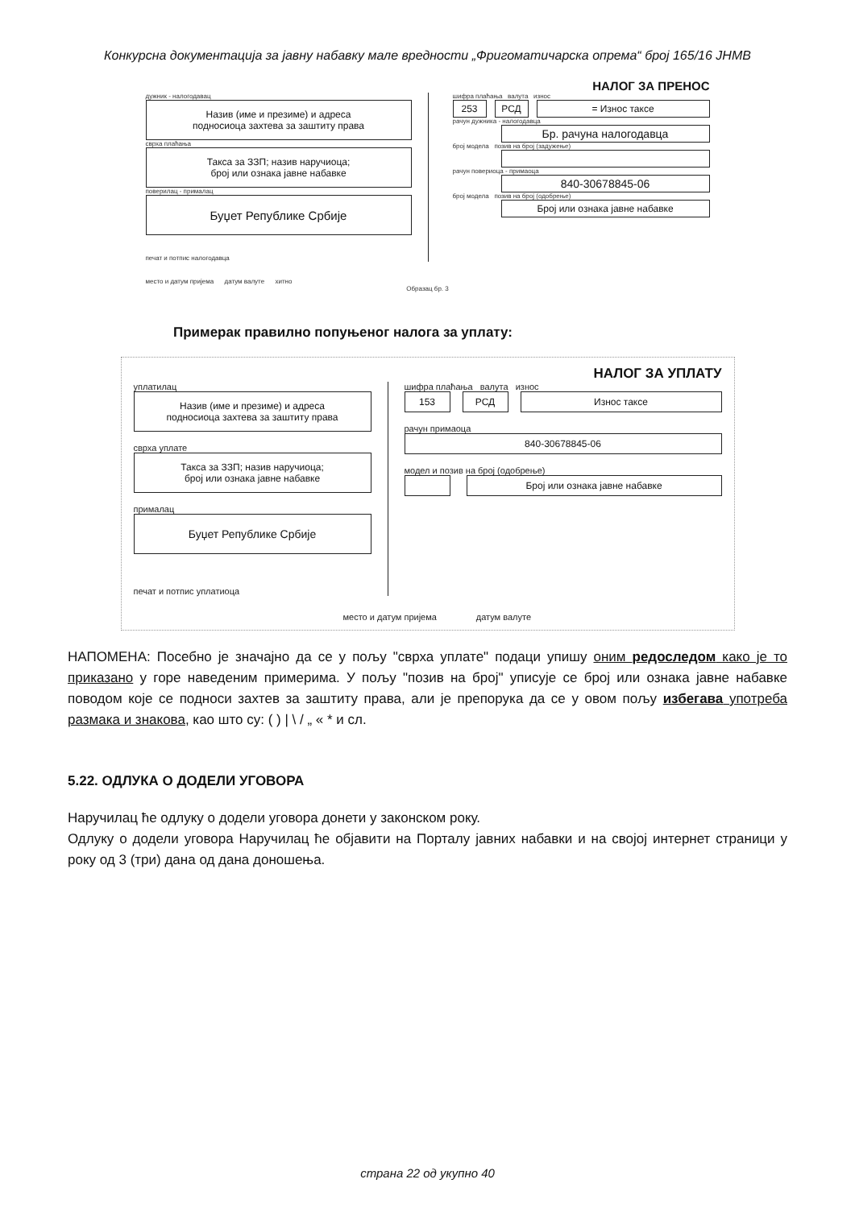Конкурсна документација за јавну набавку мале вредности „Фригоматичарска опрема“ број 165/16 ЈНМВ
НАЛОГ ЗА ПРЕНОС
дужник - налогодавац
Назив (име и презиме) и адреса
подносиоца захтева за заштиту права
сврха плаћања
Такса за ЗЗП; назив наручиоца;
број или ознака јавне набавке
поверилац - прималац
Буџет Републике Србије
печат и потпис налогодавца
шифра плаћања валута износ
253 РСД = Износ таксе
рачун дужника - налогодавца
Бр. рачуна налогодавца
број модела позив на број (задужење)
рачун повериоца - примаоца
840-30678845-06
број модела позив на број (одобрење)
Број или ознака јавне набавке
место и датум пријема датум валуте хитно
Образац бр. 3
Примерак правилно попуњеног налога за уплату:
НАЛОГ ЗА УПЛАТУ
уплатилац
Назив (име и презиме) и адреса
подносиоца захтева за заштиту права
сврха уплате
Такса за ЗЗП; назив наручиоца;
број или ознака јавне набавке
прималац
Буџет Републике Србије
печат и потпис уплатиоца
шифра плаћања валута износ
153 РСД Износ таксе
рачун примаоца
840-30678845-06
модел и позив на број (одобрење)
Број или ознака јавне набавке
место и датум пријема датум валуте
НАПОМЕНА: Посебно је значајно да се у пољу "сврха уплате" подаци упишу оним редоследом како је то приказано у горе наведеним примерима. У пољу "позив на број" уписује се број или ознака јавне набавке поводом које се подноси захтев за заштиту права, али је препорука да се у овом пољу избегава употреба размака и знакова, као што су: ( ) | \ / „ « * и сл.
5.22. ОДЛУКА О ДОДЕЛИ УГОВОРА
Наручилац ће одлуку о додели уговора донети у законском року.
Одлуку о додели уговора Наручилац ће објавити на Порталу јавних набавки и на својој интернет страници у року од 3 (три) дана од дана доношења.
страна 22 од укупно 40